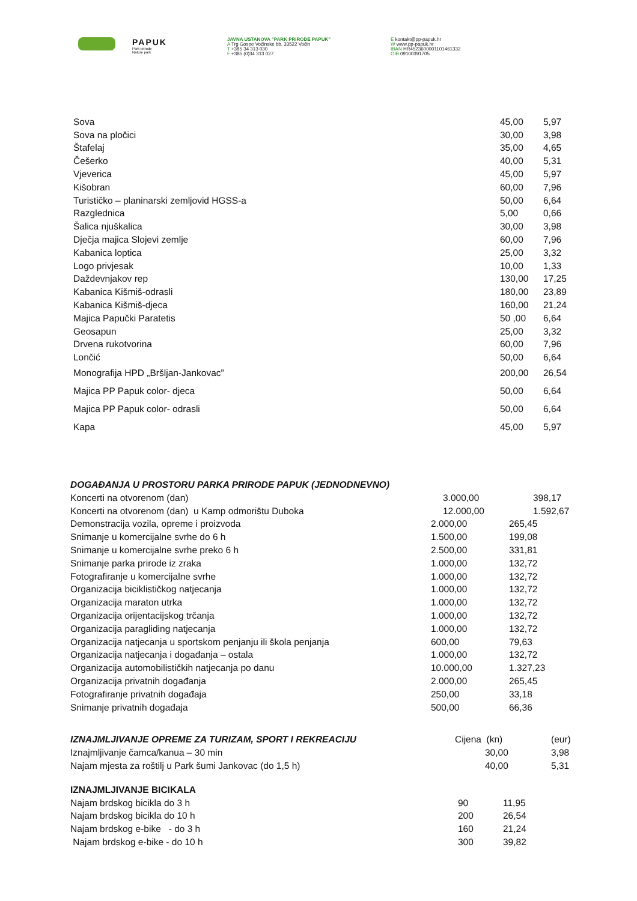PAPUK
Park prirode
Nature park
JAVNA USTANOVA "PARK PRIRODE PAPUK"
A Trg Gospe Voćinske bb, 33522 Voćin
T +385 34 313 030
F +385 (0)34 313 027
E kontakt@pp-papuk.hr
W www.pp-papuk.hr
IBAN HR4523600001101461332
OIB 09100391705
| Sova | 45,00 | 5,97 |
| Sova na pločici | 30,00 | 3,98 |
| Štafelaj | 35,00 | 4,65 |
| Češerko | 40,00 | 5,31 |
| Vjeverica | 45,00 | 5,97 |
| Kišobran | 60,00 | 7,96 |
| Turističko – planinarski zemljovid HGSS-a | 50,00 | 6,64 |
| Razglednica | 5,00 | 0,66 |
| Šalica njuškalica | 30,00 | 3,98 |
| Dječja majica Slojevi zemlje | 60,00 | 7,96 |
| Kabanica loptica | 25,00 | 3,32 |
| Logo privjesak | 10,00 | 1,33 |
| Daždevnjakov rep | 130,00 | 17,25 |
| Kabanica Kišmiš-odrasli | 180,00 | 23,89 |
| Kabanica Kišmiš-djeca | 160,00 | 21,24 |
| Majica Papučki Paratetis | 50 ,00 | 6,64 |
| Geosapun | 25,00 | 3,32 |
| Drvena rukotvorina | 60,00 | 7,96 |
| Lončić | 50,00 | 6,64 |
| Monografija HPD „Bršljan-Jankovac” | 200,00 | 26,54 |
| Majica PP Papuk color- djeca | 50,00 | 6,64 |
| Majica PP Papuk color- odrasli | 50,00 | 6,64 |
| Kapa | 45,00 | 5,97 |
| DOGAĐANJA U PROSTORU PARKA PRIRODE PAPUK (JEDNODNEVNO) | | |
| Koncerti na otvorenom (dan) | 3.000,00 | 398,17 |
| Koncerti na otvorenom (dan) u Kamp odmorištu Duboka | 12.000,00 | 1.592,67 |
| Demonstracija vozila, opreme i proizvoda | 2.000,00 | 265,45 |
| Snimanje u komercijalne svrhe do 6 h | 1.500,00 | 199,08 |
| Snimanje u komercijalne svrhe preko 6 h | 2.500,00 | 331,81 |
| Snimanje parka prirode iz zraka | 1.000,00 | 132,72 |
| Fotografiranje u komercijalne svrhe | 1.000,00 | 132,72 |
| Organizacija biciklističkog natjecanja | 1.000,00 | 132,72 |
| Organizacija maraton utrka | 1.000,00 | 132,72 |
| Organizacija orijentacijskog trčanja | 1.000,00 | 132,72 |
| Organizacija paragliding natjecanja | 1.000,00 | 132,72 |
| Organizacija natjecanja u sportskom penjanju ili škola penjanja | 600,00 | 79,63 |
| Organizacija natjecanja i događanja – ostala | 1.000,00 | 132,72 |
| Organizacija automobilističkih natjecanja po danu | 10.000,00 | 1.327,23 |
| Organizacija privatnih događanja | 2.000,00 | 265,45 |
| Fotografiranje privatnih događaja | 250,00 | 33,18 |
| Snimanje privatnih događaja | 500,00 | 66,36 |
| IZNAJMLJIVANJE OPREME ZA TURIZAM, SPORT I REKREACIJU | Cijena (kn) | (eur) |
| Iznajmljivanje čamca/kanua – 30 min | 30,00 | 3,98 |
| Najam mjesta za roštilj u Park šumi Jankovac (do 1,5 h) | 40,00 | 5,31 |
| IZNAJMLJIVANJE BICIKALA | | |
| Najam brdskog bicikla do 3 h | 90 | 11,95 |
| Najam brdskog bicikla do 10 h | 200 | 26,54 |
| Najam brdskog e-bike - do 3 h | 160 | 21,24 |
| Najam brdskog e-bike - do 10 h | 300 | 39,82 |